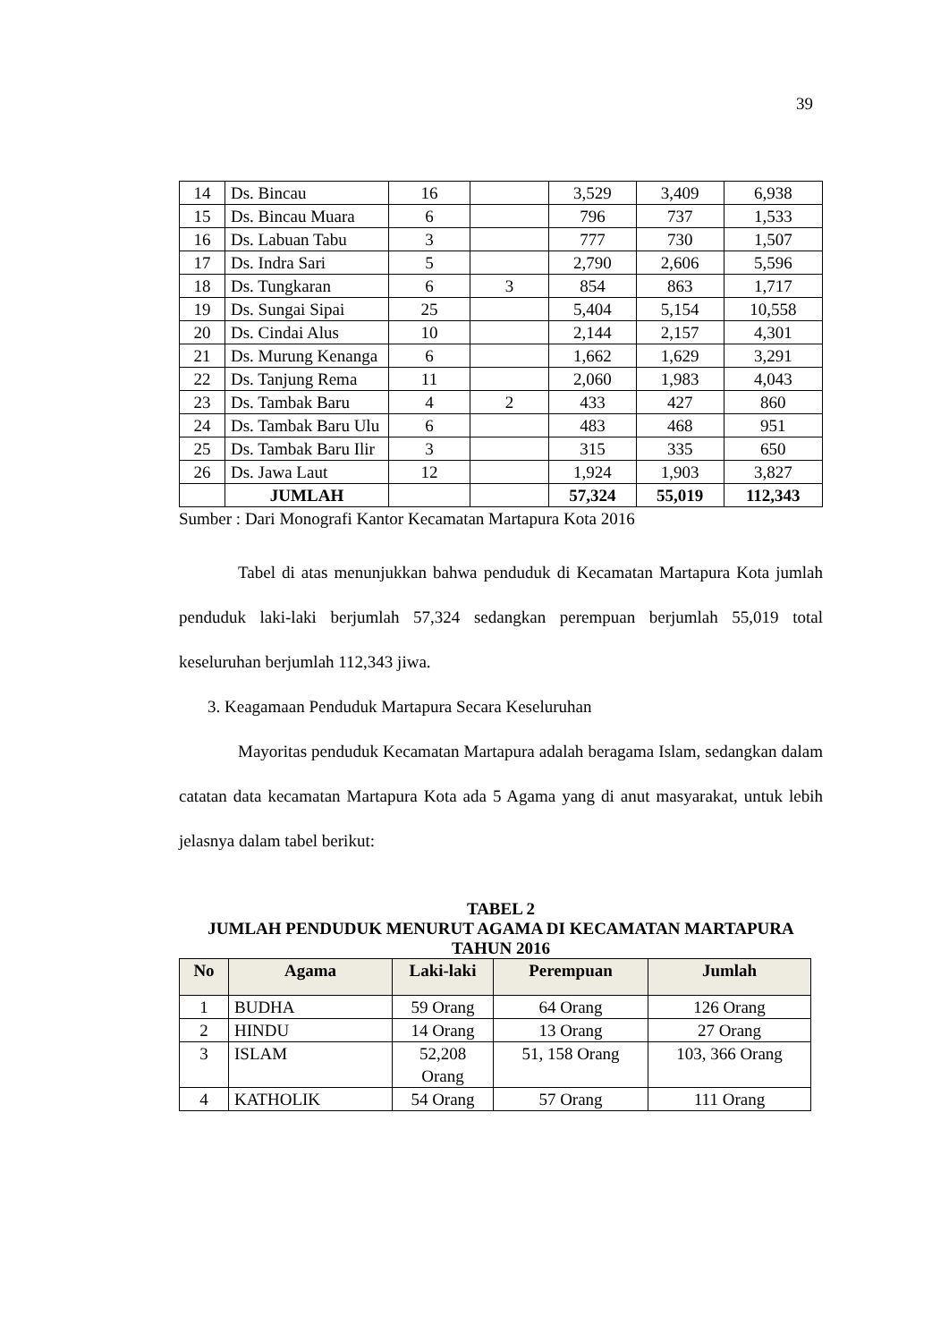39
| 14 | Ds. Bincau | 16 | | 3,529 | 3,409 | 6,938 |
| 15 | Ds. Bincau Muara | 6 | | 796 | 737 | 1,533 |
| 16 | Ds. Labuan Tabu | 3 | | 777 | 730 | 1,507 |
| 17 | Ds. Indra Sari | 5 | | 2,790 | 2,606 | 5,596 |
| 18 | Ds. Tungkaran | 6 | 3 | 854 | 863 | 1,717 |
| 19 | Ds. Sungai Sipai | 25 | | 5,404 | 5,154 | 10,558 |
| 20 | Ds. Cindai Alus | 10 | | 2,144 | 2,157 | 4,301 |
| 21 | Ds. Murung Kenanga | 6 | | 1,662 | 1,629 | 3,291 |
| 22 | Ds. Tanjung Rema | 11 | | 2,060 | 1,983 | 4,043 |
| 23 | Ds. Tambak Baru | 4 | 2 | 433 | 427 | 860 |
| 24 | Ds. Tambak Baru Ulu | 6 | | 483 | 468 | 951 |
| 25 | Ds. Tambak Baru Ilir | 3 | | 315 | 335 | 650 |
| 26 | Ds. Jawa Laut | 12 | | 1,924 | 1,903 | 3,827 |
| | JUMLAH | | | 57,324 | 55,019 | 112,343 |
Sumber : Dari Monografi Kantor Kecamatan Martapura Kota 2016
Tabel di atas menunjukkan bahwa penduduk di Kecamatan Martapura Kota jumlah penduduk laki-laki berjumlah 57,324 sedangkan perempuan berjumlah 55,019 total keseluruhan berjumlah 112,343 jiwa.
3. Keagamaan Penduduk Martapura Secara Keseluruhan
Mayoritas penduduk Kecamatan Martapura adalah beragama Islam, sedangkan dalam catatan data kecamatan Martapura Kota ada 5 Agama yang di anut masyarakat, untuk lebih jelasnya dalam tabel berikut:
TABEL 2
JUMLAH PENDUDUK MENURUT AGAMA DI KECAMATAN MARTAPURA
TAHUN 2016
| No | Agama | Laki-laki | Perempuan | Jumlah |
| --- | --- | --- | --- | --- |
| 1 | BUDHA | 59 Orang | 64 Orang | 126 Orang |
| 2 | HINDU | 14 Orang | 13 Orang | 27 Orang |
| 3 | ISLAM | 52,208 Orang | 51, 158 Orang | 103, 366 Orang |
| 4 | KATHOLIK | 54 Orang | 57 Orang | 111 Orang |